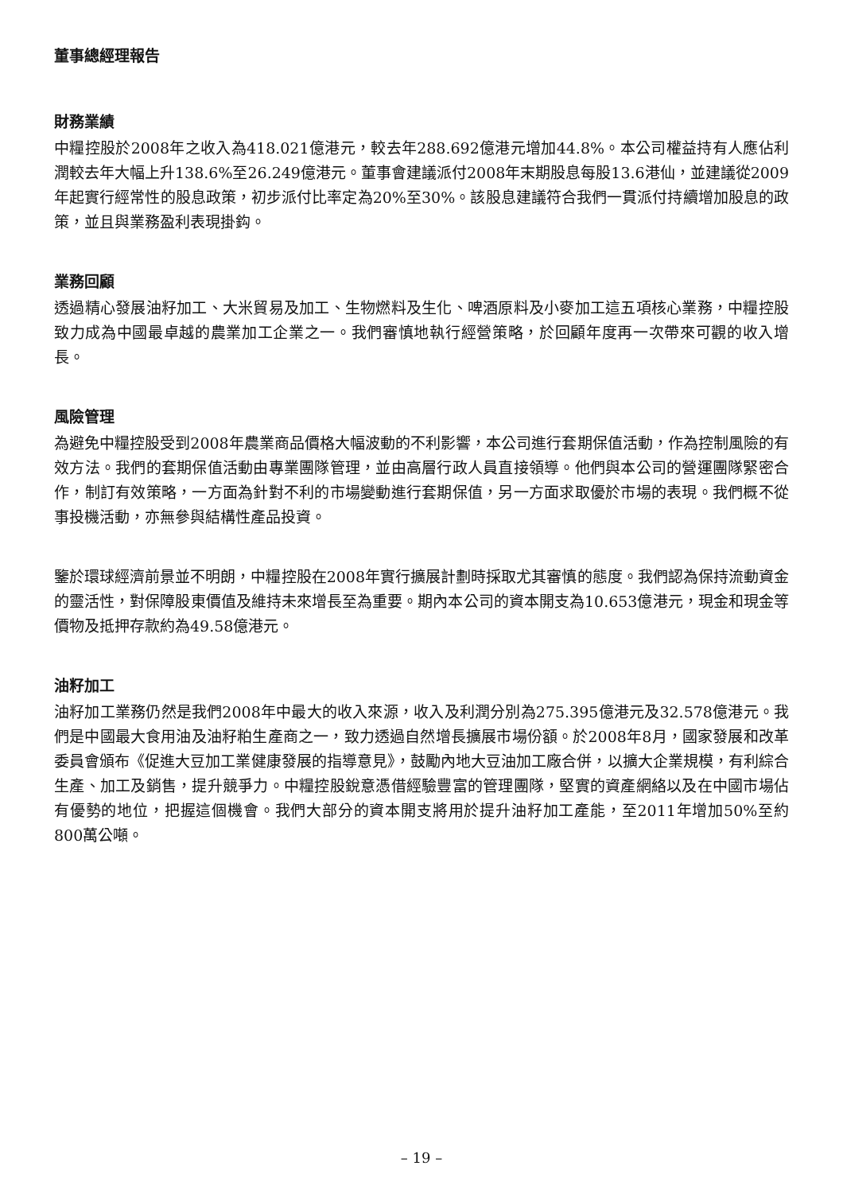董事總經理報告
財務業績
中糧控股於2008年之收入為418.021億港元，較去年288.692億港元增加44.8%。本公司權益持有人應佔利潤較去年大幅上升138.6%至26.249億港元。董事會建議派付2008年末期股息每股13.6港仙，並建議從2009年起實行經常性的股息政策，初步派付比率定為20%至30%。該股息建議符合我們一貫派付持續增加股息的政策，並且與業務盈利表現掛鈎。
業務回顧
透過精心發展油籽加工、大米貿易及加工、生物燃料及生化、啤酒原料及小麥加工這五項核心業務，中糧控股致力成為中國最卓越的農業加工企業之一。我們審慎地執行經營策略，於回顧年度再一次帶來可觀的收入增長。
風險管理
為避免中糧控股受到2008年農業商品價格大幅波動的不利影響，本公司進行套期保值活動，作為控制風險的有效方法。我們的套期保值活動由專業團隊管理，並由高層行政人員直接領導。他們與本公司的營運團隊緊密合作，制訂有效策略，一方面為針對不利的市場變動進行套期保值，另一方面求取優於市場的表現。我們概不從事投機活動，亦無參與結構性產品投資。
鑒於環球經濟前景並不明朗，中糧控股在2008年實行擴展計劃時採取尤其審慎的態度。我們認為保持流動資金的靈活性，對保障股東價值及維持未來增長至為重要。期內本公司的資本開支為10.653億港元，現金和現金等價物及抵押存款約為49.58億港元。
油籽加工
油籽加工業務仍然是我們2008年中最大的收入來源，收入及利潤分別為275.395億港元及32.578億港元。我們是中國最大食用油及油籽粕生產商之一，致力透過自然增長擴展市場份額。於2008年8月，國家發展和改革委員會頒布《促進大豆加工業健康發展的指導意見》，鼓勵內地大豆油加工廠合併，以擴大企業規模，有利綜合生產、加工及銷售，提升競爭力。中糧控股銳意憑借經驗豐富的管理團隊，堅實的資產網絡以及在中國市場佔有優勢的地位，把握這個機會。我們大部分的資本開支將用於提升油籽加工產能，至2011年增加50%至約800萬公噸。
– 19 –